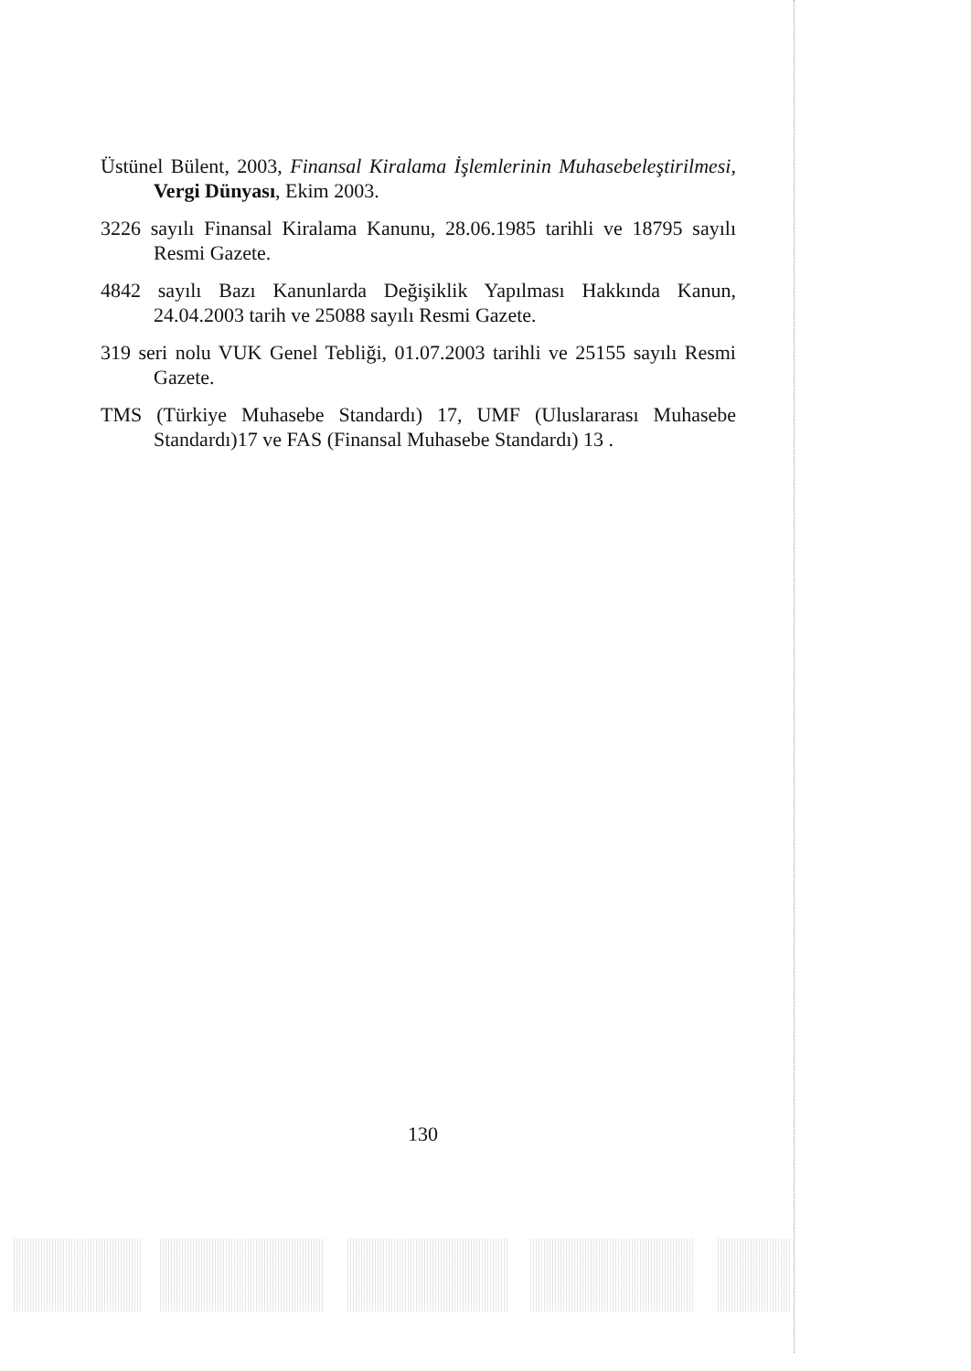Üstünel Bülent, 2003, Finansal Kiralama İşlemlerinin Muhasebeleştirilmesi, Vergi Dünyası, Ekim 2003.
3226 sayılı Finansal Kiralama Kanunu, 28.06.1985 tarihli ve 18795 sayılı Resmi Gazete.
4842 sayılı Bazı Kanunlarda Değişiklik Yapılması Hakkında Kanun, 24.04.2003 tarih ve 25088 sayılı Resmi Gazete.
319 seri nolu VUK Genel Tebliği, 01.07.2003 tarihli ve 25155 sayılı Resmi Gazete.
TMS (Türkiye Muhasebe Standardı) 17, UMF (Uluslararası Muhasebe Standardı)17 ve FAS (Finansal Muhasebe Standardı) 13 .
130